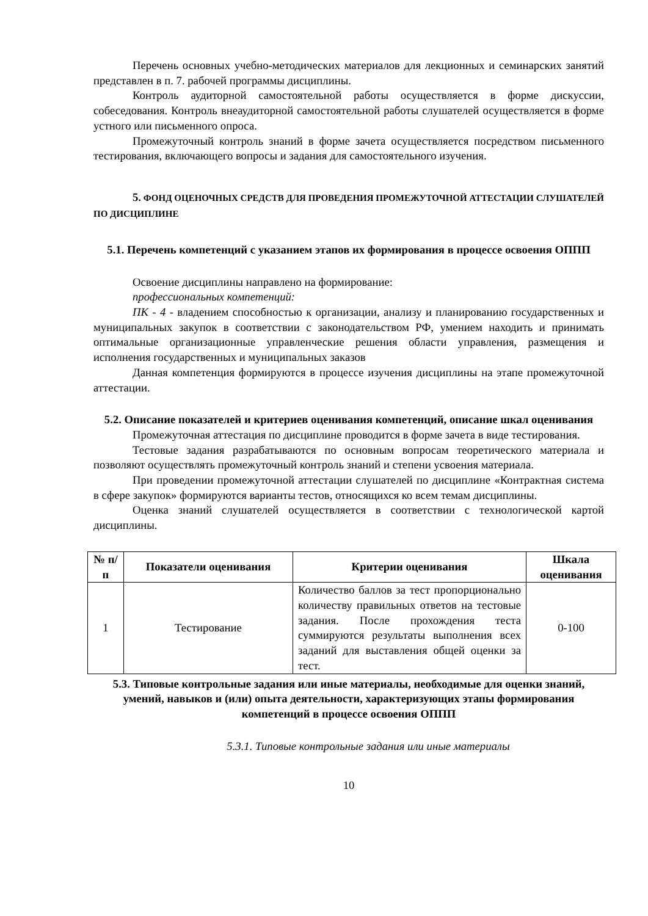Перечень основных учебно-методических материалов для лекционных и семинарских занятий представлен в п. 7. рабочей программы дисциплины.
Контроль аудиторной самостоятельной работы осуществляется в форме дискуссии, собеседования. Контроль внеаудиторной самостоятельной работы слушателей осуществляется в форме устного или письменного опроса.
Промежуточный контроль знаний в форме зачета осуществляется посредством письменного тестирования, включающего вопросы и задания для самостоятельного изучения.
5. ФОНД ОЦЕНОЧНЫХ СРЕДСТВ ДЛЯ ПРОВЕДЕНИЯ ПРОМЕЖУТОЧНОЙ АТТЕСТАЦИИ СЛУШАТЕЛЕЙ ПО ДИСЦИПЛИНЕ
5.1. Перечень компетенций с указанием этапов их формирования в процессе освоения ОППП
Освоение дисциплины направлено на формирование:
профессиональных компетенций:
ПК - 4 - владением способностью к организации, анализу и планированию государственных и муниципальных закупок в соответствии с законодательством РФ, умением находить и принимать оптимальные организационные управленческие решения области управления, размещения и исполнения государственных и муниципальных заказов
Данная компетенция формируются в процессе изучения дисциплины на этапе промежуточной аттестации.
5.2. Описание показателей и критериев оценивания компетенций, описание шкал оценивания
Промежуточная аттестация по дисциплине проводится в форме зачета в виде тестирования.
Тестовые задания разрабатываются по основным вопросам теоретического материала и позволяют осуществлять промежуточный контроль знаний и степени усвоения материала.
При проведении промежуточной аттестации слушателей по дисциплине «Контрактная система в сфере закупок» формируются варианты тестов, относящихся ко всем темам дисциплины.
Оценка знаний слушателей осуществляется в соответствии с технологической картой дисциплины.
| № п/п | Показатели оценивания | Критерии оценивания | Шкала оценивания |
| --- | --- | --- | --- |
| 1 | Тестирование | Количество баллов за тест пропорционально количеству правильных ответов на тестовые задания. После прохождения теста суммируются результаты выполнения всех заданий для выставления общей оценки за тест. | 0-100 |
5.3. Типовые контрольные задания или иные материалы, необходимые для оценки знаний, умений, навыков и (или) опыта деятельности, характеризующих этапы формирования компетенций в процессе освоения ОППП
5.3.1. Типовые контрольные задания или иные материалы
10